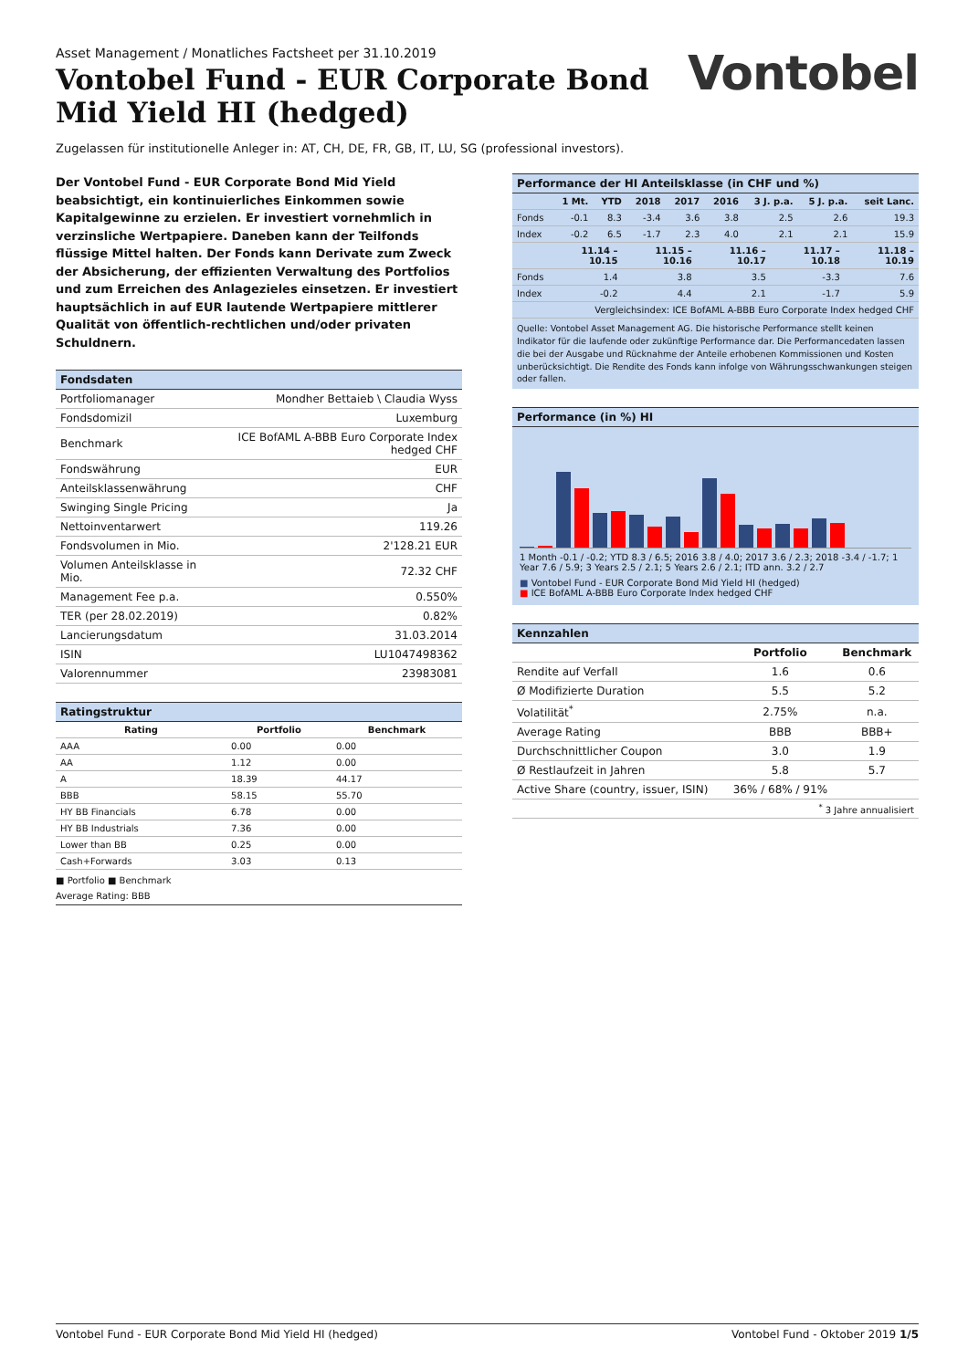Asset Management / Monatliches Factsheet per 31.10.2019
Vontobel Fund - EUR Corporate Bond
Mid Yield HI (hedged)
Vontobel
Zugelassen für institutionelle Anleger in: AT, CH, DE, FR, GB, IT, LU, SG (professional investors).
Der Vontobel Fund - EUR Corporate Bond Mid Yield beabsichtigt, ein kontinuierliches Einkommen sowie Kapitalgewinne zu erzielen. Er investiert vornehmlich in verzinsliche Wertpapiere. Daneben kann der Teilfonds flüssige Mittel halten. Der Fonds kann Derivate zum Zweck der Absicherung, der effizienten Verwaltung des Portfolios und zum Erreichen des Anlagezieles einsetzen. Er investiert hauptsächlich in auf EUR lautende Wertpapiere mittlerer Qualität von öffentlich-rechtlichen und/oder privaten Schuldnern.
Fondsdaten
| Portfoliomanager | Mondher Bettaieb \ Claudia Wyss |
| Fondsdomizil | Luxemburg |
| Benchmark | ICE BofAML A-BBB Euro Corporate Index hedged CHF |
| Fondswährung | EUR |
| Anteilsklassenwährung | CHF |
| Swinging Single Pricing | Ja |
| Nettoinventarwert | 119.26 |
| Fondsvolumen in Mio. | 2'128.21 EUR |
| Volumen Anteilsklasse in Mio. | 72.32 CHF |
| Management Fee p.a. | 0.550% |
| TER (per 28.02.2019) | 0.82% |
| Lancierungsdatum | 31.03.2014 |
| ISIN | LU1047498362 |
| Valorennummer | 23983081 |
Ratingstruktur
| Rating | Portfolio | Benchmark |
| --- | --- | --- |
| AAA | 0.00 | 0.00 |
| AA | 1.12 | 0.00 |
| A | 18.39 | 44.17 |
| BBB | 58.15 | 55.70 |
| HY BB Financials | 6.78 | 0.00 |
| HY BB Industrials | 7.36 | 0.00 |
| Lower than BB | 0.25 | 0.00 |
| Cash+Forwards | 3.03 | 0.13 |
■ Portfolio ■ Benchmark
Average Rating: BBB
Performance der HI Anteilsklasse (in CHF und %)
| | 1 Mt. | YTD | 2018 | 2017 | 2016 | 3 J. p.a. | 5 J. p.a. | seit Lanc. |
| --- | --- | --- | --- | --- | --- | --- | --- | --- |
| Fonds | -0.1 | 8.3 | -3.4 | 3.6 | 3.8 | 2.5 | 2.6 | 19.3 |
| Index | -0.2 | 6.5 | -1.7 | 2.3 | 4.0 | 2.1 | 2.1 | 15.9 |
| | 11.14 – 10.15 | 11.15 – 10.16 | 11.16 – 10.17 | 11.17 – 10.18 | 11.18 – 10.19 |
| --- | --- | --- | --- | --- | --- |
| Fonds | 1.4 | 3.8 | 3.5 | -3.3 | 7.6 |
| Index | -0.2 | 4.4 | 2.1 | -1.7 | 5.9 |
| Vergleichsindex: ICE BofAML A-BBB Euro Corporate Index hedged CHF | | | | | |
Quelle: Vontobel Asset Management AG. Die historische Performance stellt keinen Indikator für die laufende oder zukünftige Performance dar. Die Performancedaten lassen die bei der Ausgabe und Rücknahme der Anteile erhobenen Kommissionen und Kosten unberücksichtigt. Die Rendite des Fonds kann infolge von Währungsschwankungen steigen oder fallen.
Performance (in %) HI
1 Month -0.1 / -0.2; YTD 8.3 / 6.5; 2016 3.8 / 4.0; 2017 3.6 / 2.3; 2018 -3.4 / -1.7; 1 Year 7.6 / 5.9; 3 Years 2.5 / 2.1; 5 Years 2.6 / 2.1; ITD ann. 3.2 / 2.7
■ Vontobel Fund - EUR Corporate Bond Mid Yield HI (hedged)
■ ICE BofAML A-BBB Euro Corporate Index hedged CHF
Kennzahlen
| | Portfolio | Benchmark |
| --- | --- | --- |
| Rendite auf Verfall | 1.6 | 0.6 |
| Ø Modifizierte Duration | 5.5 | 5.2 |
| Volatilität<sup>*</sup> | 2.75% | n.a. |
| Average Rating | BBB | BBB+ |
| Durchschnittlicher Coupon | 3.0 | 1.9 |
| Ø Restlaufzeit in Jahren | 5.8 | 5.7 |
| Active Share (country, issuer, ISIN) | 36% / 68% / 91% | |
| <sup>*</sup> 3 Jahre annualisiert | | |
Vontobel Fund - EUR Corporate Bond Mid Yield HI (hedged) Vontobel Fund - Oktober 2019 1/5